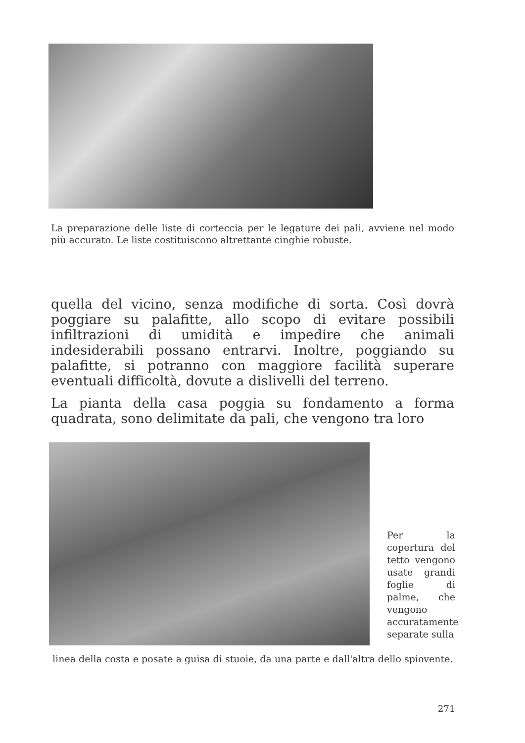La preparazione delle liste di corteccia per le legature dei pali, avviene nel modo più accurato. Le liste costituiscono altrettante cinghie robuste.
quella del vicino, senza modifiche di sorta. Così dovrà poggiare su palafitte, allo scopo di evitare possibili infiltrazioni di umidità e impedire che animali indesiderabili possano entrarvi. Inoltre, poggiando su palafitte, si potranno con maggiore facilità superare eventuali difficoltà, dovute a dislivelli del terreno.
La pianta della casa poggia su fondamento a forma quadrata, sono delimitate da pali, che vengono tra loro
Per la copertura del tetto vengono usate grandi foglie di palme, che vengono accuratamente separate sulla
linea della costa e posate a guisa di stuoie, da una parte e dall'altra dello spiovente.
271